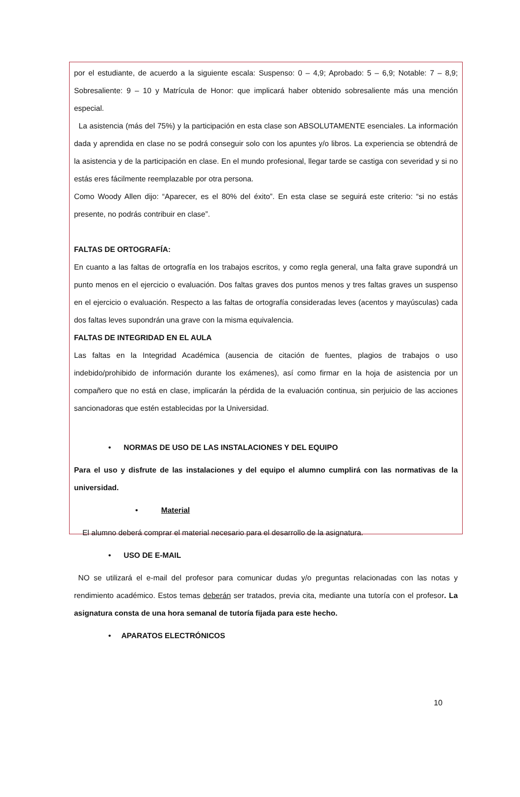por el estudiante, de acuerdo a la siguiente escala: Suspenso: 0 – 4,9; Aprobado: 5 – 6,9; Notable: 7 – 8,9; Sobresaliente: 9 – 10 y Matrícula de Honor: que implicará haber obtenido sobresaliente más una mención especial.
La asistencia (más del 75%) y la participación en esta clase son ABSOLUTAMENTE esenciales. La información dada y aprendida en clase no se podrá conseguir solo con los apuntes y/o libros. La experiencia se obtendrá de la asistencia y de la participación en clase. En el mundo profesional, llegar tarde se castiga con severidad y si no estás eres fácilmente reemplazable por otra persona.
Como Woody Allen dijo: “Aparecer, es el 80% del éxito”. En esta clase se seguirá este criterio: “si no estás presente, no podrás contribuir en clase”.
FALTAS DE ORTOGRAFÍA:
En cuanto a las faltas de ortografía en los trabajos escritos, y como regla general, una falta grave supondrá un punto menos en el ejercicio o evaluación. Dos faltas graves dos puntos menos y tres faltas graves un suspenso en el ejercicio o evaluación. Respecto a las faltas de ortografía consideradas leves (acentos y mayúsculas) cada dos faltas leves supondrán una grave con la misma equivalencia.
FALTAS DE INTEGRIDAD EN EL AULA
Las faltas en la Integridad Académica (ausencia de citación de fuentes, plagios de trabajos o uso indebido/prohibido de información durante los exámenes), así como firmar en la hoja de asistencia por un compañero que no está en clase, implicarán la pérdida de la evaluación continua, sin perjuicio de las acciones sancionadoras que estén establecidas por la Universidad.
• NORMAS DE USO DE LAS INSTALACIONES Y DEL EQUIPO
Para el uso y disfrute de las instalaciones y del equipo el alumno cumplirá con las normativas de la universidad.
• Material
El alumno deberá comprar el material necesario para el desarrollo de la asignatura.
• USO DE E-MAIL
NO se utilizará el e-mail del profesor para comunicar dudas y/o preguntas relacionadas con las notas y rendimiento académico. Estos temas deberán ser tratados, previa cita, mediante una tutoría con el profesor. La asignatura consta de una hora semanal de tutoría fijada para este hecho.
• APARATOS ELECTRÓNICOS
10